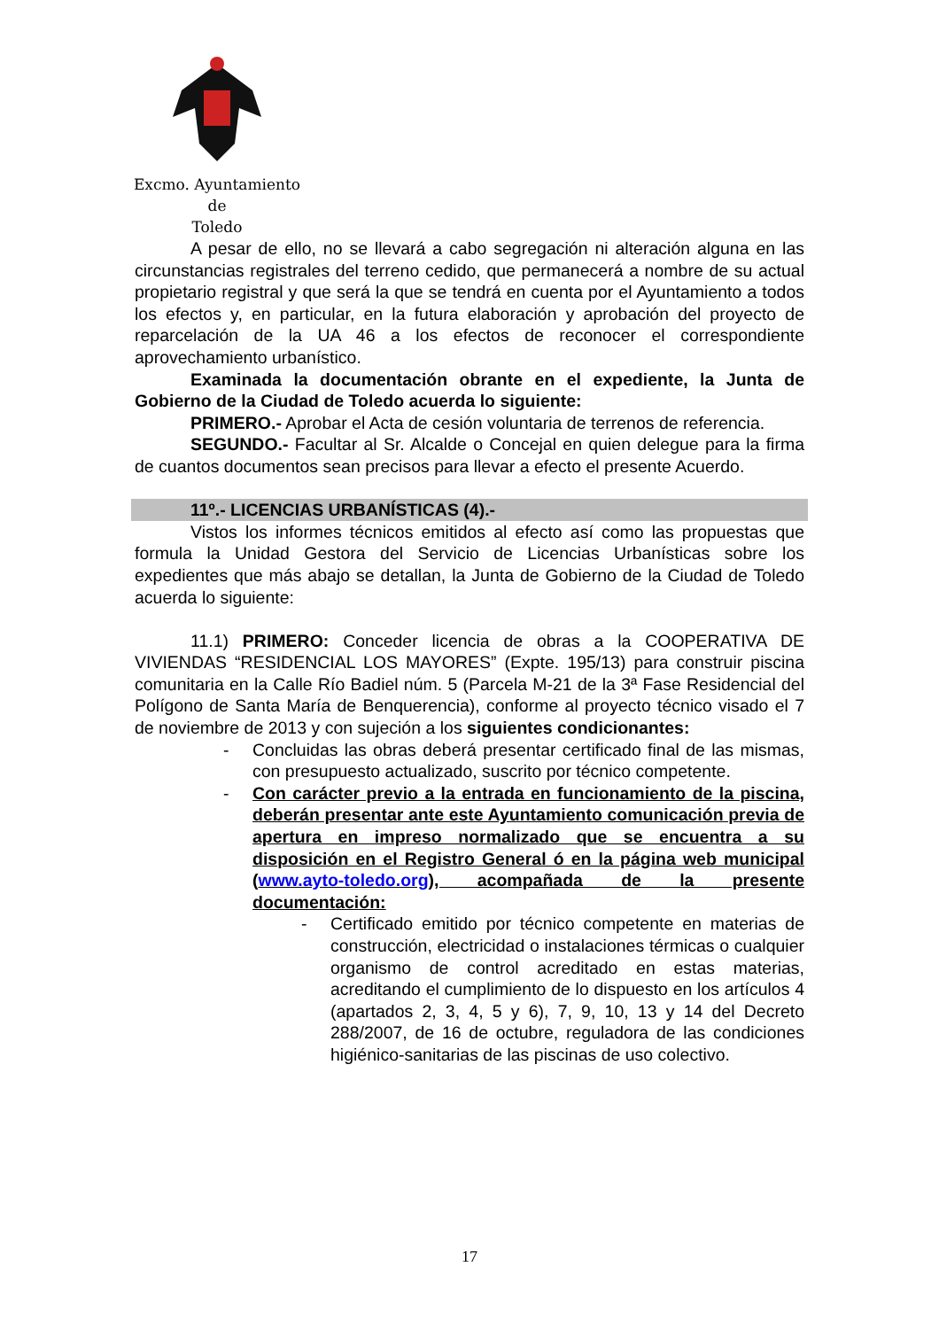Excmo. Ayuntamiento
de
Toledo
A pesar de ello, no se llevará a cabo segregación ni alteración alguna en las circunstancias registrales del terreno cedido, que permanecerá a nombre de su actual propietario registral y que será la que se tendrá en cuenta por el Ayuntamiento a todos los efectos y, en particular, en la futura elaboración y aprobación del proyecto de reparcelación de la UA 46 a los efectos de reconocer el correspondiente aprovechamiento urbanístico.
Examinada la documentación obrante en el expediente, la Junta de Gobierno de la Ciudad de Toledo acuerda lo siguiente:
PRIMERO.- Aprobar el Acta de cesión voluntaria de terrenos de referencia.
SEGUNDO.- Facultar al Sr. Alcalde o Concejal en quien delegue para la firma de cuantos documentos sean precisos para llevar a efecto el presente Acuerdo.
11º.- LICENCIAS URBANÍSTICAS (4).-
Vistos los informes técnicos emitidos al efecto así como las propuestas que formula la Unidad Gestora del Servicio de Licencias Urbanísticas sobre los expedientes que más abajo se detallan, la Junta de Gobierno de la Ciudad de Toledo acuerda lo siguiente:
11.1) PRIMERO: Conceder licencia de obras a la COOPERATIVA DE VIVIENDAS “RESIDENCIAL LOS MAYORES” (Expte. 195/13) para construir piscina comunitaria en la Calle Río Badiel núm. 5 (Parcela M-21 de la 3ª Fase Residencial del Polígono de Santa María de Benquerencia), conforme al proyecto técnico visado el 7 de noviembre de 2013 y con sujeción a los siguientes condicionantes:
- Concluidas las obras deberá presentar certificado final de las mismas, con presupuesto actualizado, suscrito por técnico competente.
- Con carácter previo a la entrada en funcionamiento de la piscina, deberán presentar ante este Ayuntamiento comunicación previa de apertura en impreso normalizado que se encuentra a su disposición en el Registro General ó en la página web municipal (www.ayto-toledo.org), acompañada de la presente documentación:
- Certificado emitido por técnico competente en materias de construcción, electricidad o instalaciones térmicas o cualquier organismo de control acreditado en estas materias, acreditando el cumplimiento de lo dispuesto en los artículos 4 (apartados 2, 3, 4, 5 y 6), 7, 9, 10, 13 y 14 del Decreto 288/2007, de 16 de octubre, reguladora de las condiciones higiénico-sanitarias de las piscinas de uso colectivo.
17